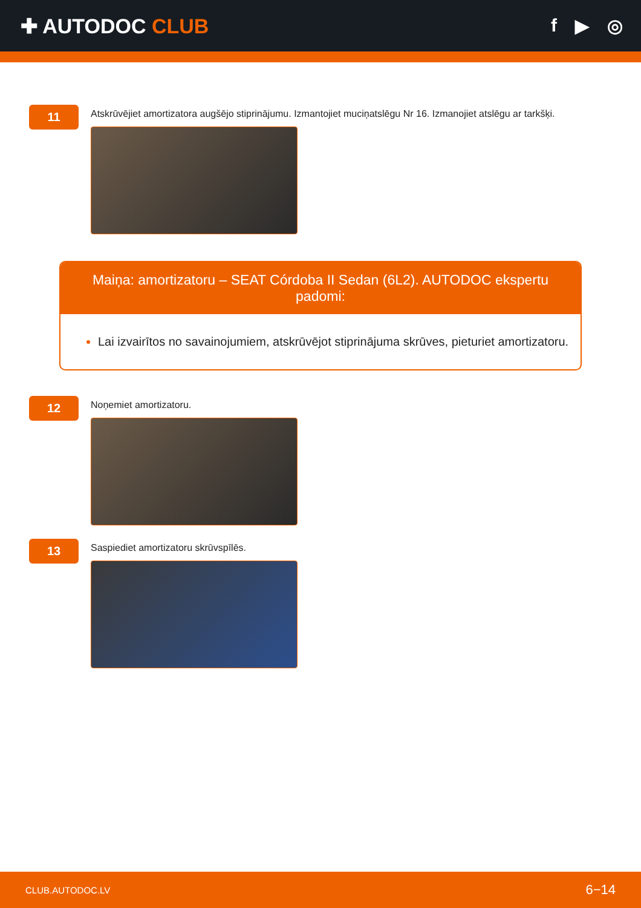✚ AUTODOC CLUB f ▶ ◎
11
Atskrūvējiet amortizatora augšējo stiprinājumu. Izmantojiet muciņatslēgu Nr 16. Izmanojiet atslēgu ar tarkšķi.
Maiņa: amortizatoru – SEAT Córdoba II Sedan (6L2). AUTODOC ekspertu padomi:
Lai izvairītos no savainojumiem, atskrūvējot stiprinājuma skrūves, pieturiet amortizatoru.
12
Noņemiet amortizatoru.
13
Saspiediet amortizatoru skrūvspīlēs.
CLUB.AUTODOC.LV 6−14